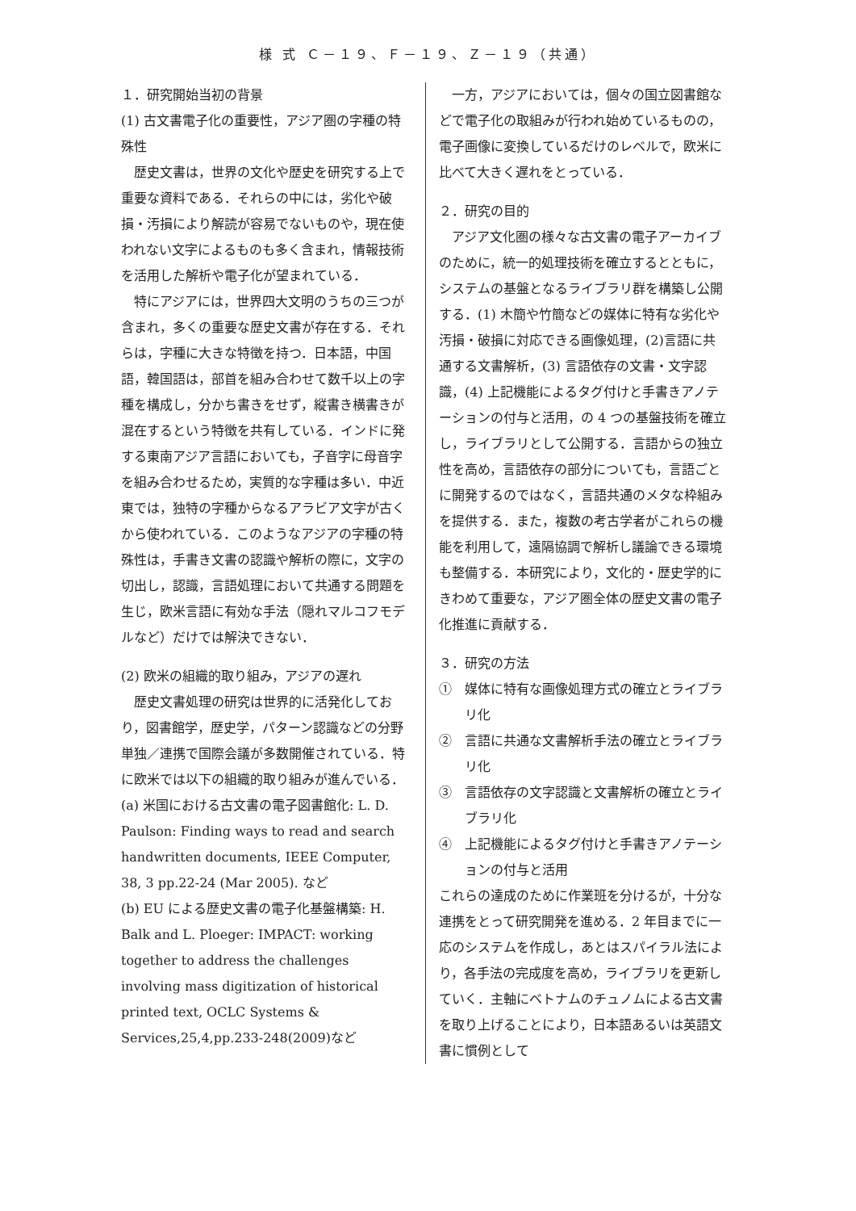様 式 Ｃ－１９、Ｆ－１９、Ｚ－１９（共通）
１．研究開始当初の背景
(1) 古文書電子化の重要性，アジア圏の字種の特殊性
歴史文書は，世界の文化や歴史を研究する上で重要な資料である．それらの中には，劣化や破損・汚損により解読が容易でないものや，現在使われない文字によるものも多く含まれ，情報技術を活用した解析や電子化が望まれている．
特にアジアには，世界四大文明のうちの三つが含まれ，多くの重要な歴史文書が存在する．それらは，字種に大きな特徴を持つ．日本語，中国語，韓国語は，部首を組み合わせて数千以上の字種を構成し，分かち書きをせず，縦書き横書きが混在するという特徴を共有している．インドに発する東南アジア言語においても，子音字に母音字を組み合わせるため，実質的な字種は多い．中近東では，独特の字種からなるアラビア文字が古くから使われている．このようなアジアの字種の特殊性は，手書き文書の認識や解析の際に，文字の切出し，認識，言語処理において共通する問題を生じ，欧米言語に有効な手法（隠れマルコフモデルなど）だけでは解決できない．
(2) 欧米の組織的取り組み，アジアの遅れ
歴史文書処理の研究は世界的に活発化しており，図書館学，歴史学，パターン認識などの分野単独／連携で国際会議が多数開催されている．特に欧米では以下の組織的取り組みが進んでいる．
(a) 米国における古文書の電子図書館化: L. D. Paulson: Finding ways to read and search handwritten documents, IEEE Computer, 38, 3 pp.22-24 (Mar 2005). など
(b) EU による歴史文書の電子化基盤構築: H. Balk and L. Ploeger: IMPACT: working together to address the challenges involving mass digitization of historical printed text, OCLC Systems & Services,25,4,pp.233-248(2009)など
一方，アジアにおいては，個々の国立図書館などで電子化の取組みが行われ始めているものの，電子画像に変換しているだけのレベルで，欧米に比べて大きく遅れをとっている．
２．研究の目的
アジア文化圏の様々な古文書の電子アーカイブのために，統一的処理技術を確立するとともに，システムの基盤となるライブラリ群を構築し公開する．(1) 木簡や竹簡などの媒体に特有な劣化や汚損・破損に対応できる画像処理，(2)言語に共通する文書解析，(3) 言語依存の文書・文字認識，(4) 上記機能によるタグ付けと手書きアノテーションの付与と活用，の 4 つの基盤技術を確立し，ライブラリとして公開する．言語からの独立性を高め，言語依存の部分についても，言語ごとに開発するのではなく，言語共通のメタな枠組みを提供する．また，複数の考古学者がこれらの機能を利用して，遠隔協調で解析し議論できる環境も整備する．本研究により，文化的・歴史学的にきわめて重要な，アジア圏全体の歴史文書の電子化推進に貢献する．
３．研究の方法
①　媒体に特有な画像処理方式の確立とライブラリ化
②　言語に共通な文書解析手法の確立とライブラリ化
③　言語依存の文字認識と文書解析の確立とライブラリ化
④　上記機能によるタグ付けと手書きアノテーションの付与と活用
これらの達成のために作業班を分けるが，十分な連携をとって研究開発を進める．2 年目までに一応のシステムを作成し，あとはスパイラル法により，各手法の完成度を高め，ライブラリを更新していく．主軸にベトナムのチュノムによる古文書を取り上げることにより，日本語あるいは英語文書に慣例として